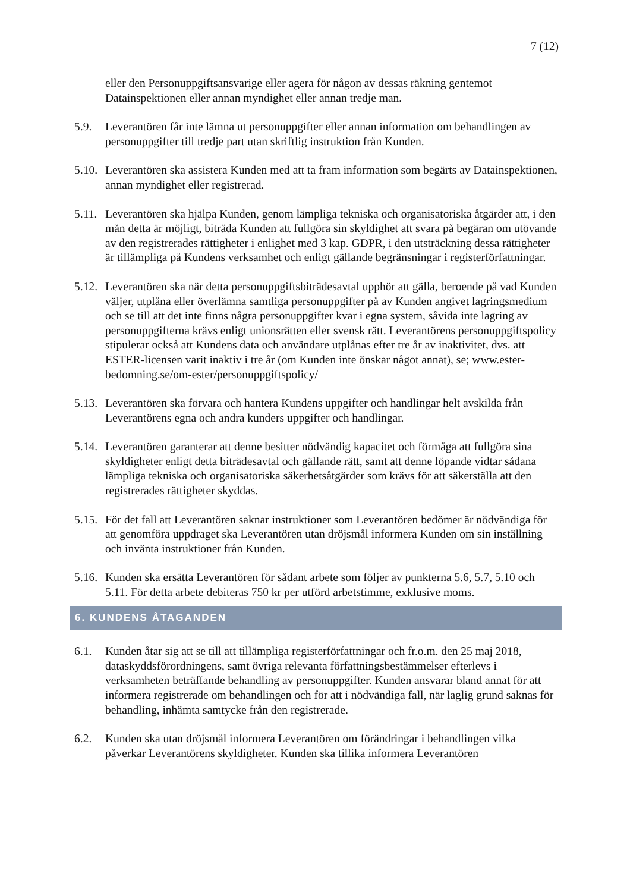7 (12)
eller den Personuppgiftsansvarige eller agera för någon av dessas räkning gentemot Datainspektionen eller annan myndighet eller annan tredje man.
5.9. Leverantören får inte lämna ut personuppgifter eller annan information om behandlingen av personuppgifter till tredje part utan skriftlig instruktion från Kunden.
5.10.
Leverantören ska assistera Kunden med att ta fram information som begärts av Datainspektionen, annan myndighet eller registrerad.
5.11.
Leverantören ska hjälpa Kunden, genom lämpliga tekniska och organisatoriska åtgärder att, i den mån detta är möjligt, biträda Kunden att fullgöra sin skyldighet att svara på begäran om utövande av den registrerades rättigheter i enlighet med 3 kap. GDPR, i den utsträckning dessa rättigheter är tillämpliga på Kundens verksamhet och enligt gällande begränsningar i registerförfattningar.
5.12.
Leverantören ska när detta personuppgiftsbiträdesavtal upphör att gälla, beroende på vad Kunden väljer, utplåna eller överlämna samtliga personuppgifter på av Kunden angivet lagringsmedium och se till att det inte finns några personuppgifter kvar i egna system, såvida inte lagring av personuppgifterna krävs enligt unionsrätten eller svensk rätt. Leverantörens personuppgiftspolicy stipulerar också att Kundens data och användare utplånas efter tre år av inaktivitet, dvs. att ESTER-licensen varit inaktiv i tre år (om Kunden inte önskar något annat), se; www.ester-bedomning.se/om-ester/personuppgiftspolicy/
5.13.
Leverantören ska förvara och hantera Kundens uppgifter och handlingar helt avskilda från Leverantörens egna och andra kunders uppgifter och handlingar.
5.14.
Leverantören garanterar att denne besitter nödvändig kapacitet och förmåga att fullgöra sina skyldigheter enligt detta biträdesavtal och gällande rätt, samt att denne löpande vidtar sådana lämpliga tekniska och organisatoriska säkerhetsåtgärder som krävs för att säkerställa att den registrerades rättigheter skyddas.
5.15.
För det fall att Leverantören saknar instruktioner som Leverantören bedömer är nödvändiga för att genomföra uppdraget ska Leverantören utan dröjsmål informera Kunden om sin inställning och invänta instruktioner från Kunden.
5.16.
Kunden ska ersätta Leverantören för sådant arbete som följer av punkterna 5.6, 5.7, 5.10 och 5.11. För detta arbete debiteras 750 kr per utförd arbetstimme, exklusive moms.
6. KUNDENS ÅTAGANDEN
6.1. Kunden åtar sig att se till att tillämpliga registerförfattningar och fr.o.m. den 25 maj 2018, dataskyddsförordningens, samt övriga relevanta författningsbestämmelser efterlevs i verksamheten beträffande behandling av personuppgifter. Kunden ansvarar bland annat för att informera registrerade om behandlingen och för att i nödvändiga fall, när laglig grund saknas för behandling, inhämta samtycke från den registrerade.
6.2. Kunden ska utan dröjsmål informera Leverantören om förändringar i behandlingen vilka påverkar Leverantörens skyldigheter. Kunden ska tillika informera Leverantören